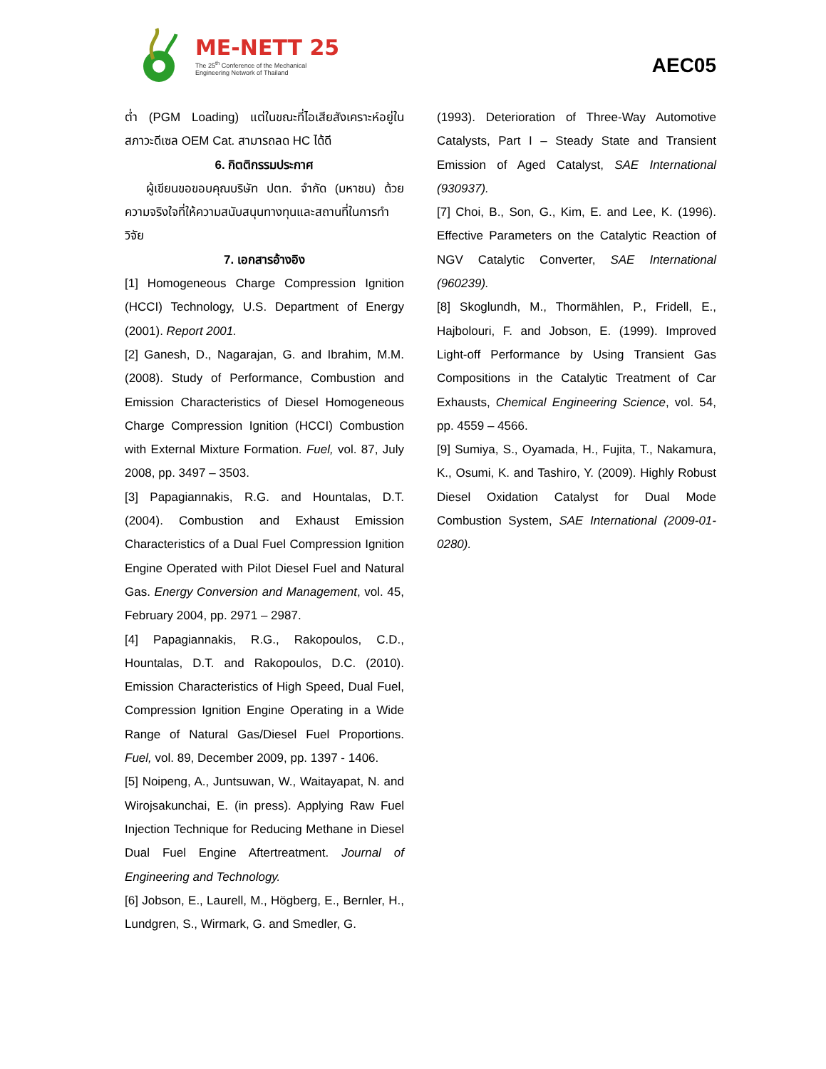ME-NETT 25
The 25<sup>th</sup> Conference of the Mechanical
Engineering Network of Thailand
AEC05
ต่ำ (PGM Loading) แต่ในขณะที่ไอเสียสังเคราะห์อยู่ในสภาวะดีเซล OEM Cat. สามารถลด HC ได้ดี
6. กิตติกรรมประกาศ
ผู้เขียนขอขอบคุณบริษัท ปตท. จำกัด (มหาชน) ด้วยความจริงใจที่ให้ความสนับสนุนทางทุนและสถานที่ในการทำวิจัย
7. เอกสารอ้างอิง
[1] Homogeneous Charge Compression Ignition (HCCI) Technology, U.S. Department of Energy (2001). Report 2001.
[2] Ganesh, D., Nagarajan, G. and Ibrahim, M.M. (2008). Study of Performance, Combustion and Emission Characteristics of Diesel Homogeneous Charge Compression Ignition (HCCI) Combustion with External Mixture Formation. Fuel, vol. 87, July 2008, pp. 3497 – 3503.
[3] Papagiannakis, R.G. and Hountalas, D.T. (2004). Combustion and Exhaust Emission Characteristics of a Dual Fuel Compression Ignition Engine Operated with Pilot Diesel Fuel and Natural Gas. Energy Conversion and Management, vol. 45, February 2004, pp. 2971 – 2987.
[4] Papagiannakis, R.G., Rakopoulos, C.D., Hountalas, D.T. and Rakopoulos, D.C. (2010). Emission Characteristics of High Speed, Dual Fuel, Compression Ignition Engine Operating in a Wide Range of Natural Gas/Diesel Fuel Proportions. Fuel, vol. 89, December 2009, pp. 1397 - 1406.
[5] Noipeng, A., Juntsuwan, W., Waitayapat, N. and Wirojsakunchai, E. (in press). Applying Raw Fuel Injection Technique for Reducing Methane in Diesel Dual Fuel Engine Aftertreatment. Journal of Engineering and Technology.
[6] Jobson, E., Laurell, M., Högberg, E., Bernler, H., Lundgren, S., Wirmark, G. and Smedler, G.
(1993). Deterioration of Three-Way Automotive Catalysts, Part I – Steady State and Transient Emission of Aged Catalyst, SAE International (930937).
[7] Choi, B., Son, G., Kim, E. and Lee, K. (1996). Effective Parameters on the Catalytic Reaction of NGV Catalytic Converter, SAE International (960239).
[8] Skoglundh, M., Thormählen, P., Fridell, E., Hajbolouri, F. and Jobson, E. (1999). Improved Light-off Performance by Using Transient Gas Compositions in the Catalytic Treatment of Car Exhausts, Chemical Engineering Science, vol. 54, pp. 4559 – 4566.
[9] Sumiya, S., Oyamada, H., Fujita, T., Nakamura, K., Osumi, K. and Tashiro, Y. (2009). Highly Robust Diesel Oxidation Catalyst for Dual Mode Combustion System, SAE International (2009-01-0280).